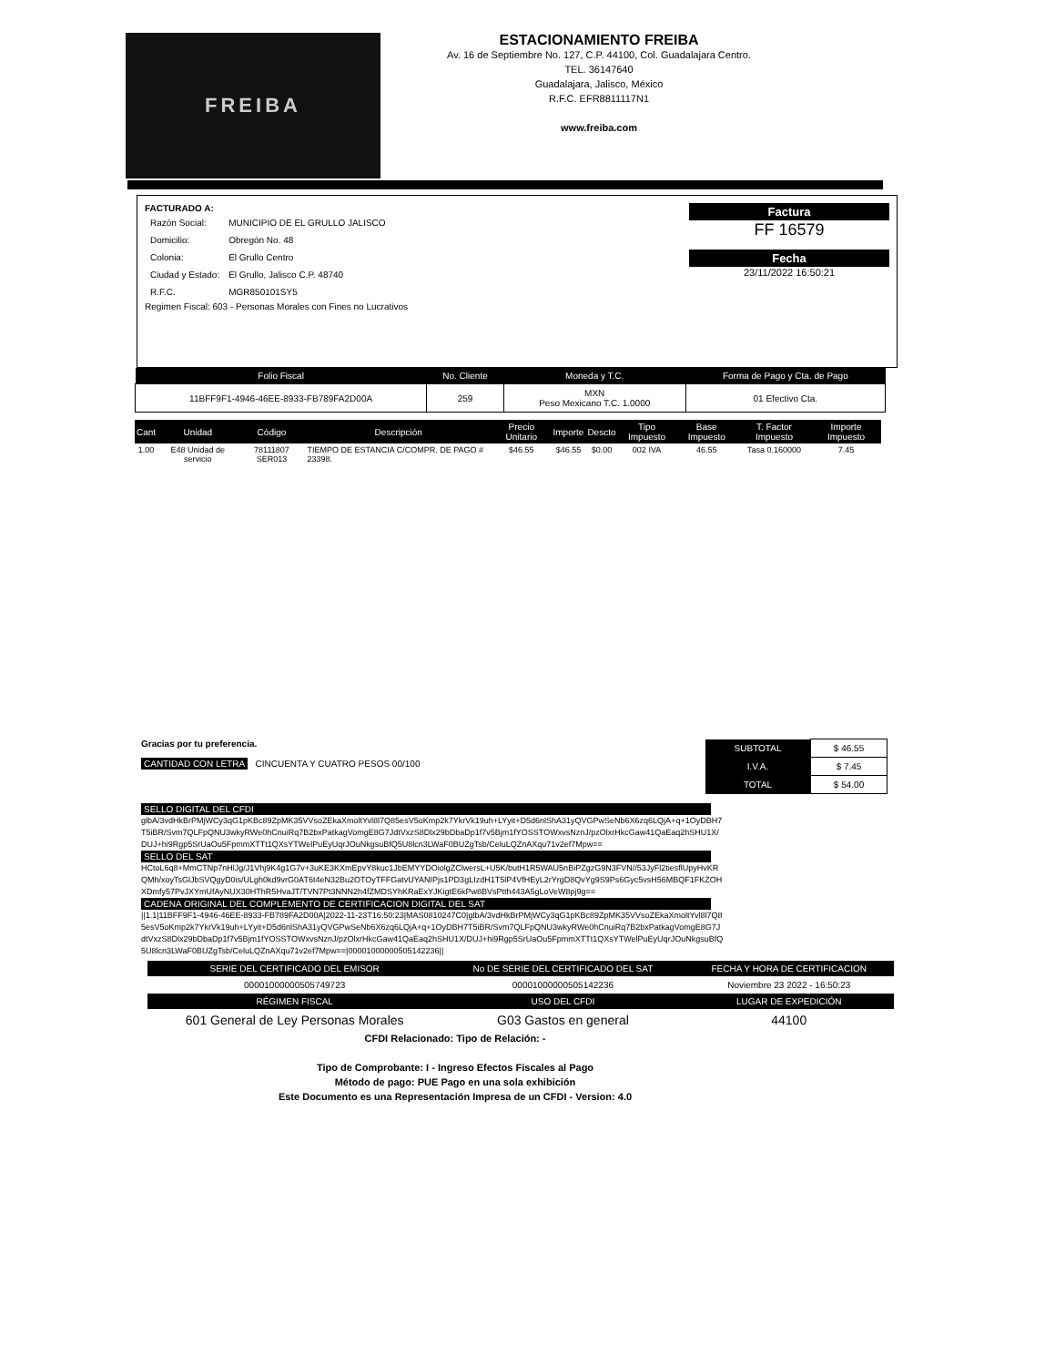FREIBA
ESTACIONAMIENTO FREIBA
Av. 16 de Septiembre No. 127, C.P. 44100, Col. Guadalajara Centro.
TEL. 36147640
Guadalajara, Jalisco, México
R.F.C. EFR8811117N1
www.freiba.com
FACTURADO A:
| Razón Social: | MUNICIPIO DE EL GRULLO JALISCO |
| Domicilio: | Obregón No. 48 |
| Colonia: | El Grullo Centro |
| Ciudad y Estado: | El Grullo, Jalisco C.P. 48740 |
| R.F.C. | MGR850101SY5 |
Regimen Fiscal: 603 - Personas Morales con Fines no Lucrativos
Factura
FF 16579
Fecha
23/11/2022 16:50:21
| Folio Fiscal | No. Cliente | Moneda y T.C. | Forma de Pago y Cta. de Pago |
| --- | --- | --- | --- |
| 11BFF9F1-4946-46EE-8933-FB789FA2D00A | 259 | MXN Peso Mexicano T.C. 1.0000 | 01 Efectivo Cta. |
| Cant | Unidad | Código | Descripción | Precio Unitario | Importe | Descto | Tipo Impuesto | Base Impuesto | T. Factor Impuesto | Importe Impuesto |
| --- | --- | --- | --- | --- | --- | --- | --- | --- | --- | --- |
| 1.00 | E48 Unidad de servicio | 78111807 SER013 | TIEMPO DE ESTANCIA C/COMPR. DE PAGO # 23398. | $46.55 | $46.55 | $0.00 | 002 IVA | 46.55 | Tasa 0.160000 | 7.45 |
Gracias por tu preferencia.
CANTIDAD CON LETRA CINCUENTA Y CUATRO PESOS 00/100
| SUBTOTAL | $ 46.55 |
| I.V.A. | $ 7.45 |
| TOTAL | $ 54.00 |
SELLO DIGITAL DEL CFDI
glbA/3vdHkBrPMjWCy3qG1pKBc89ZpMK35VVsoZEkaXmoltYvl8l7Q85esV5oKmp2k7YkrVk19uh+LYyit+D5d6nlShA31yQVGPwSeNb6X6zq6LQjA+q+1OyDBH7T5iBR/Svm7QLFpQNU3wkyRWe0hCnuiRq7B2bxPatkagVomgE8G7JdtVxzS8Dlx29bDbaDp1f7v5Bjm1fYOSSTOWxvsNznJ/pzOlxrHkcGaw41QaEaq2hSHU1X/DUJ+hi9Rgp5SrUaOu5FpmmXTTt1QXsYTWelPuEyUqrJOuNkgsuBfQ5U8lcn3LWaF0BUZgTsb/CeluLQZnAXqu71v2ef7Mpw==
SELLO DEL SAT
HCtoL6q8+MmCTNp7nHlJg/J1Vhj9K4g1G7v+3uKE3KXmEpvY8kuc1JbEMYYDOiolgZClwersL+U5K/butH1R5WAU5nBiPZgzG9N3FVN//53JyFl2tiesflUpyHvKRQMh/xoyTsGlJbSVQgyD0is/ULgh0kd9vrG0AT6t4eN32Bu2OTOyTFFGatvUYANIPjs1PD3gLIzdH1T5lP4VfHEyL2rYrgD8QvYg9S9Ps6Gyc5vsH56MBQF1FKZOHXDmfy57PvJXYmUfAyNUX30HThR5HvaJT/TVN7Pt3NNN2h4fZMDSYhKRaExYJKigtE6kPw8BVsPtth443A5gLoVeW8pj9g==
CADENA ORIGINAL DEL COMPLEMENTO DE CERTIFICACION DIGITAL DEL SAT
||1.1|11BFF9F1-4946-46EE-8933-FB789FA2D00A|2022-11-23T16:50:23|MAS0810247C0|glbA/3vdHkBrPMjWCy3qG1pKBc89ZpMK35VVsoZEkaXmoltYvl8l7Q85esV5oKmp2k7YkrVk19uh+LYyit+D5d6nlShA31yQVGPwSeNb6X6zq6LQjA+q+1OyDBH7T5iBR/Svm7QLFpQNU3wkyRWe0hCnuiRq7B2bxPatkagVomgE8G7JdtVxzS8Dlx29bDbaDp1f7v5Bjm1fYOSSTOWxvsNznJ/pzOlxrHkcGaw41QaEaq2hSHU1X/DUJ+hi9Rgp5SrUaOu5FpmmXTTt1QXsYTWelPuEyUqrJOuNkgsuBfQ5U8lcn3LWaF0BUZgTsb/CeluLQZnAXqu71v2ef7Mpw==|00001000000505142236||
| SERIE DEL CERTIFICADO DEL EMISOR | No DE SERIE DEL CERTIFICADO DEL SAT | FECHA Y HORA DE CERTIFICACION |
| --- | --- | --- |
| 00001000000505749723 | 00001000000505142236 | Noviembre 23 2022 - 16:50:23 |
| RÉGIMEN FISCAL | USO DEL CFDI | LUGAR DE EXPEDICIÓN |
| 601 General de Ley Personas Morales | G03 Gastos en general | 44100 |
CFDI Relacionado: Tipo de Relación: -
Tipo de Comprobante: I - Ingreso Efectos Fiscales al Pago
Método de pago: PUE Pago en una sola exhibición
Este Documento es una Representación Impresa de un CFDI - Version: 4.0